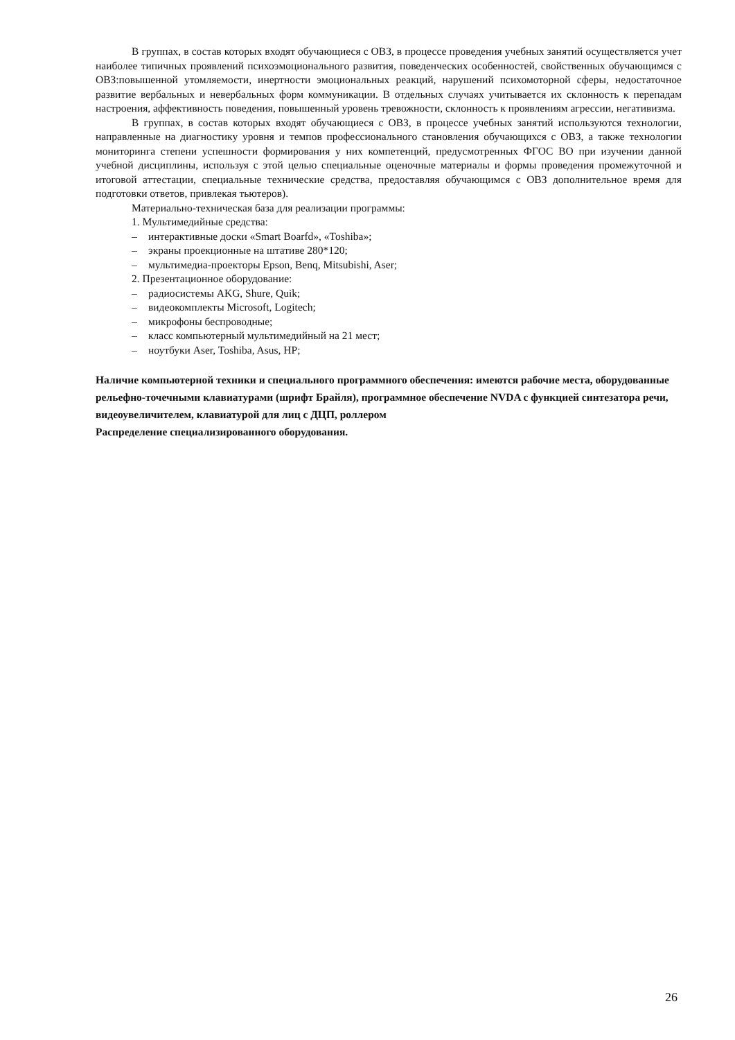В группах, в состав которых входят обучающиеся с ОВЗ, в процессе проведения учебных занятий осуществляется учет наиболее типичных проявлений психоэмоционального развития, поведенческих особенностей, свойственных обучающимся с ОВЗ:повышенной утомляемости, инертности эмоциональных реакций, нарушений психомоторной сферы, недостаточное развитие вербальных и невербальных форм коммуникации. В отдельных случаях учитывается их склонность к перепадам настроения, аффективность поведения, повышенный уровень тревожности, склонность к проявлениям агрессии, негативизма.
В группах, в состав которых входят обучающиеся с ОВЗ, в процессе учебных занятий используются технологии, направленные на диагностику уровня и темпов профессионального становления обучающихся с ОВЗ, а также технологии мониторинга степени успешности формирования у них компетенций, предусмотренных ФГОС ВО при изучении данной учебной дисциплины, используя с этой целью специальные оценочные материалы и формы проведения промежуточной и итоговой аттестации, специальные технические средства, предоставляя обучающимся с ОВЗ дополнительное время для подготовки ответов, привлекая тьютеров).
Материально-техническая база для реализации программы:
1. Мультимедийные средства:
– интерактивные доски «Smart Boarfd», «Toshiba»;
– экраны проекционные на штативе 280*120;
– мультимедиа-проекторы Epson, Benq, Mitsubishi, Aser;
2. Презентационное оборудование:
– радиосистемы AKG, Shure, Quik;
– видеокомплекты Microsoft, Logitech;
– микрофоны беспроводные;
– класс компьютерный мультимедийный на 21 мест;
– ноутбуки Aser, Toshiba, Asus, HP;
Наличие компьютерной техники и специального программного обеспечения: имеются рабочие места, оборудованные рельефно-точечными клавиатурами (шрифт Брайля), программное обеспечение NVDA с функцией синтезатора речи, видеоувеличителем, клавиатурой для лиц с ДЦП, роллером
Распределение специализированного оборудования.
26